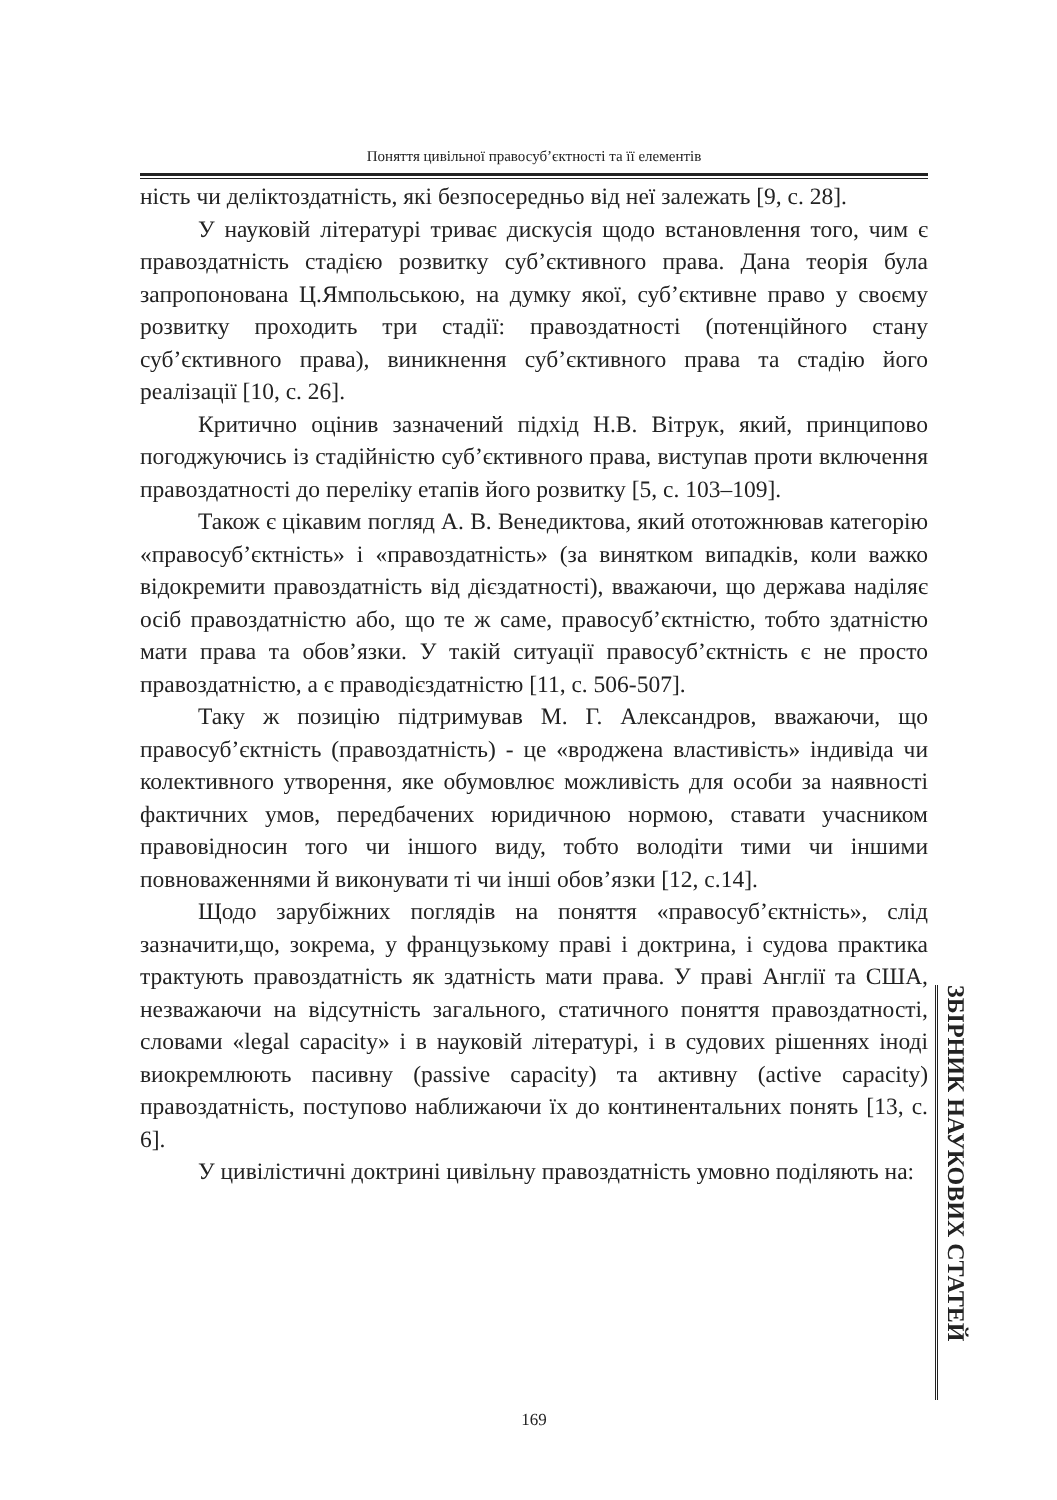Поняття цивільної правосуб’єктності та її елементів
ність чи деліктоздатність, які безпосередньо від неї залежать [9, с. 28].
У науковій літературі триває дискусія щодо встановлення того, чим є правоздатність стадією розвитку суб’єктивного права. Дана теорія була запропонована Ц.Ямпольською, на думку якої, суб’єктивне право у своєму розвитку проходить три стадії: правоздатності (потенційного стану суб’єктивного права), виникнення суб’єктивного права та стадію його реалізації [10, с. 26].
Критично оцінив зазначений підхід Н.В. Вітрук, який, принципово погоджуючись із стадійністю суб’єктивного права, виступав проти включення правоздатності до переліку етапів його розвитку [5, с. 103–109].
Також є цікавим погляд А. В. Венедиктова, який ототожнював категорію «правосуб’єктність» і «правоздатність» (за винятком випадків, коли важко відокремити правоздатність від дієздатності), вважаючи, що держава наділяє осіб правоздатністю або, що те ж саме, правосуб’єктністю, тобто здатністю мати права та обов’язки. У такій ситуації правосуб’єктність є не просто правоздатністю, а є праводієздатністю [11, с. 506-507].
Таку ж позицію підтримував М. Г. Александров, вважаючи, що правосуб’єктність (правоздатність) - це «вроджена властивість» індивіда чи колективного утворення, яке обумовлює можливість для особи за наявності фактичних умов, передбачених юридичною нормою, ставати учасником правовідносин того чи іншого виду, тобто володіти тими чи іншими повноваженнями й виконувати ті чи інші обов’язки [12, с.14].
Щодо зарубіжних поглядів на поняття «правосуб’єктність», слід зазначити,що, зокрема, у французькому праві і доктрина, і судова практика трактують правоздатність як здатність мати права. У праві Англії та США, незважаючи на відсутність загального, статичного поняття правоздатності, словами «legal capacity» і в науковій літературі, і в судових рішеннях іноді виокремлюють пасивну (passive capacity) та активну (active capacity) правоздатність, поступово наближаючи їх до континентальних понять [13, с. 6].
У цивілістичні доктрині цивільну правоздатність умовно поділяють на:
ЗБІРНИК НАУКОВИХ СТАТЕЙ
169